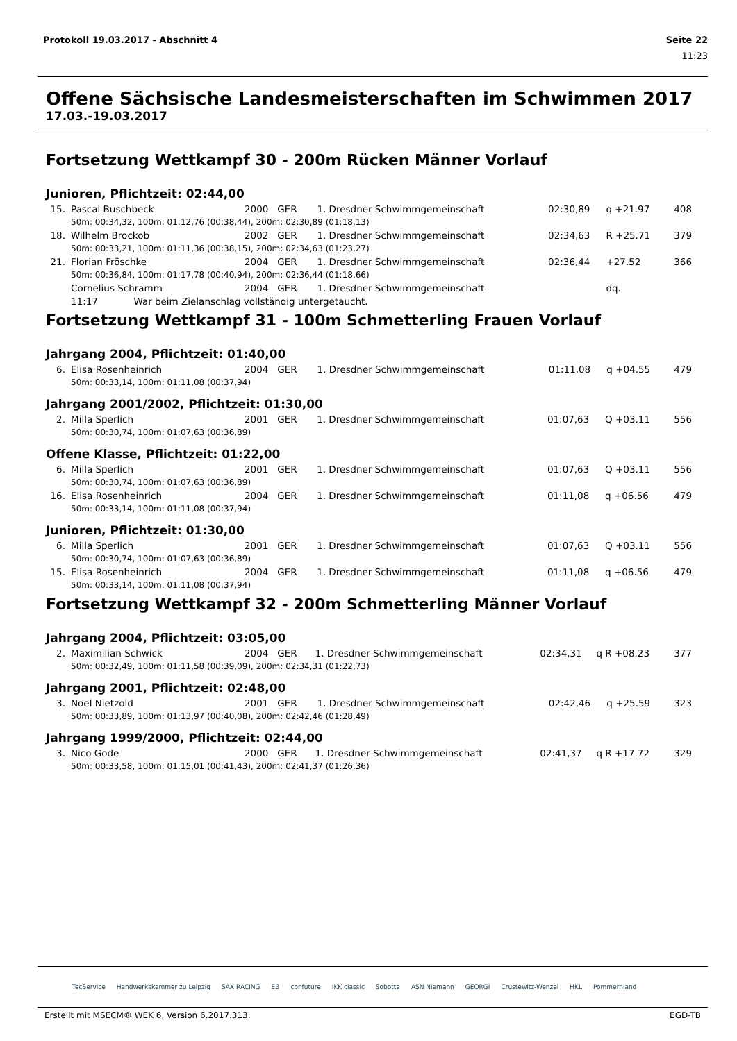Protokoll 19.03.2017 - Abschnitt 4 Seite 22
11:23
Offene Sächsische Landesmeisterschaften im Schwimmen 2017
17.03.-19.03.2017
Fortsetzung Wettkampf 30 - 200m Rücken Männer Vorlauf
Junioren, Pflichtzeit: 02:44,00
| 15. | Pascal Buschbeck | 2000 GER | 1. Dresdner Schwimmgemeinschaft | 02:30,89 | q +21.97 | 408 |
| | 50m: 00:34,32, 100m: 01:12,76 (00:38,44), 200m: 02:30,89 (01:18,13) | | | | | |
| 18. | Wilhelm Brockob | 2002 GER | 1. Dresdner Schwimmgemeinschaft | 02:34,63 | R +25.71 | 379 |
| | 50m: 00:33,21, 100m: 01:11,36 (00:38,15), 200m: 02:34,63 (01:23,27) | | | | | |
| 21. | Florian Fröschke | 2004 GER | 1. Dresdner Schwimmgemeinschaft | 02:36,44 | +27.52 | 366 |
| | 50m: 00:36,84, 100m: 01:17,78 (00:40,94), 200m: 02:36,44 (01:18,66) | | | | | |
| | Cornelius Schramm | 2004 GER | 1. Dresdner Schwimmgemeinschaft | | dq. | |
| | 11:17 War beim Zielanschlag vollständig untergetaucht. | | | | | |
Fortsetzung Wettkampf 31 - 100m Schmetterling Frauen Vorlauf
Jahrgang 2004, Pflichtzeit: 01:40,00
| 6. | Elisa Rosenheinrich | 2004 GER | 1. Dresdner Schwimmgemeinschaft | 01:11,08 | q +04.55 | 479 |
| | 50m: 00:33,14, 100m: 01:11,08 (00:37,94) | | | | | |
Jahrgang 2001/2002, Pflichtzeit: 01:30,00
| 2. | Milla Sperlich | 2001 GER | 1. Dresdner Schwimmgemeinschaft | 01:07,63 | Q +03.11 | 556 |
| | 50m: 00:30,74, 100m: 01:07,63 (00:36,89) | | | | | |
Offene Klasse, Pflichtzeit: 01:22,00
| 6. | Milla Sperlich | 2001 GER | 1. Dresdner Schwimmgemeinschaft | 01:07,63 | Q +03.11 | 556 |
| | 50m: 00:30,74, 100m: 01:07,63 (00:36,89) | | | | | |
| 16. | Elisa Rosenheinrich | 2004 GER | 1. Dresdner Schwimmgemeinschaft | 01:11,08 | q +06.56 | 479 |
| | 50m: 00:33,14, 100m: 01:11,08 (00:37,94) | | | | | |
Junioren, Pflichtzeit: 01:30,00
| 6. | Milla Sperlich | 2001 GER | 1. Dresdner Schwimmgemeinschaft | 01:07,63 | Q +03.11 | 556 |
| | 50m: 00:30,74, 100m: 01:07,63 (00:36,89) | | | | | |
| 15. | Elisa Rosenheinrich | 2004 GER | 1. Dresdner Schwimmgemeinschaft | 01:11,08 | q +06.56 | 479 |
| | 50m: 00:33,14, 100m: 01:11,08 (00:37,94) | | | | | |
Fortsetzung Wettkampf 32 - 200m Schmetterling Männer Vorlauf
Jahrgang 2004, Pflichtzeit: 03:05,00
| 2. | Maximilian Schwick | 2004 GER | 1. Dresdner Schwimmgemeinschaft | 02:34,31 | q R +08.23 | 377 |
| | 50m: 00:32,49, 100m: 01:11,58 (00:39,09), 200m: 02:34,31 (01:22,73) | | | | | |
Jahrgang 2001, Pflichtzeit: 02:48,00
| 3. | Noel Nietzold | 2001 GER | 1. Dresdner Schwimmgemeinschaft | 02:42,46 | q +25.59 | 323 |
| | 50m: 00:33,89, 100m: 01:13,97 (00:40,08), 200m: 02:42,46 (01:28,49) | | | | | |
Jahrgang 1999/2000, Pflichtzeit: 02:44,00
| 3. | Nico Gode | 2000 GER | 1. Dresdner Schwimmgemeinschaft | 02:41,37 | q R +17.72 | 329 |
| | 50m: 00:33,58, 100m: 01:15,01 (00:41,43), 200m: 02:41,37 (01:26,36) | | | | | |
TecService Handwerkskammer zu Leipzig SAX RACING EB confuture IKK classic Sobotta ASN Niemann GEORGI Crustewitz-Wenzel HKL Pommernland
Erstellt mit MSECM® WEK 6, Version 6.2017.313. EGD-TB